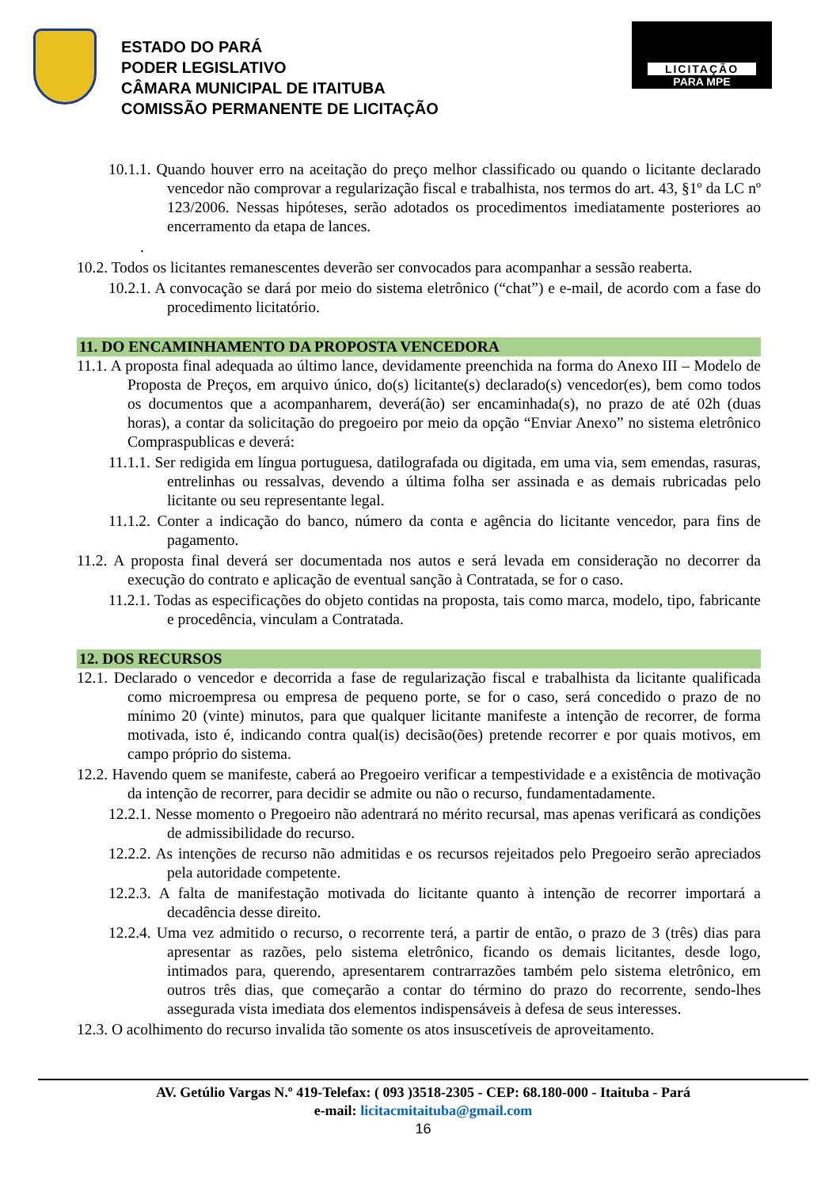ESTADO DO PARÁ
PODER LEGISLATIVO
CÂMARA MUNICIPAL DE ITAITUBA
COMISSÃO PERMANENTE DE LICITAÇÃO
LICITAÇÃO
PARA MPE
10.1.1. Quando houver erro na aceitação do preço melhor classificado ou quando o licitante declarado vencedor não comprovar a regularização fiscal e trabalhista, nos termos do art. 43, §1º da LC nº 123/2006. Nessas hipóteses, serão adotados os procedimentos imediatamente posteriores ao encerramento da etapa de lances.
.
10.2. Todos os licitantes remanescentes deverão ser convocados para acompanhar a sessão reaberta.
10.2.1. A convocação se dará por meio do sistema eletrônico (“chat”) e e-mail, de acordo com a fase do procedimento licitatório.
11. DO ENCAMINHAMENTO DA PROPOSTA VENCEDORA
11.1. A proposta final adequada ao último lance, devidamente preenchida na forma do Anexo III – Modelo de Proposta de Preços, em arquivo único, do(s) licitante(s) declarado(s) vencedor(es), bem como todos os documentos que a acompanharem, deverá(ão) ser encaminhada(s), no prazo de até 02h (duas horas), a contar da solicitação do pregoeiro por meio da opção “Enviar Anexo” no sistema eletrônico Compraspublicas e deverá:
11.1.1. Ser redigida em língua portuguesa, datilografada ou digitada, em uma via, sem emendas, rasuras, entrelinhas ou ressalvas, devendo a última folha ser assinada e as demais rubricadas pelo licitante ou seu representante legal.
11.1.2. Conter a indicação do banco, número da conta e agência do licitante vencedor, para fins de pagamento.
11.2. A proposta final deverá ser documentada nos autos e será levada em consideração no decorrer da execução do contrato e aplicação de eventual sanção à Contratada, se for o caso.
11.2.1. Todas as especificações do objeto contidas na proposta, tais como marca, modelo, tipo, fabricante e procedência, vinculam a Contratada.
12. DOS RECURSOS
12.1. Declarado o vencedor e decorrida a fase de regularização fiscal e trabalhista da licitante qualificada como microempresa ou empresa de pequeno porte, se for o caso, será concedido o prazo de no mínimo 20 (vinte) minutos, para que qualquer licitante manifeste a intenção de recorrer, de forma motivada, isto é, indicando contra qual(is) decisão(ões) pretende recorrer e por quais motivos, em campo próprio do sistema.
12.2. Havendo quem se manifeste, caberá ao Pregoeiro verificar a tempestividade e a existência de motivação da intenção de recorrer, para decidir se admite ou não o recurso, fundamentadamente.
12.2.1. Nesse momento o Pregoeiro não adentrará no mérito recursal, mas apenas verificará as condições de admissibilidade do recurso.
12.2.2. As intenções de recurso não admitidas e os recursos rejeitados pelo Pregoeiro serão apreciados pela autoridade competente.
12.2.3. A falta de manifestação motivada do licitante quanto à intenção de recorrer importará a decadência desse direito.
12.2.4. Uma vez admitido o recurso, o recorrente terá, a partir de então, o prazo de 3 (três) dias para apresentar as razões, pelo sistema eletrônico, ficando os demais licitantes, desde logo, intimados para, querendo, apresentarem contrarrazões também pelo sistema eletrônico, em outros três dias, que começarão a contar do término do prazo do recorrente, sendo-lhes assegurada vista imediata dos elementos indispensáveis à defesa de seus interesses.
12.3. O acolhimento do recurso invalida tão somente os atos insuscetíveis de aproveitamento.
AV. Getúlio Vargas N.º 419-Telefax: ( 093 )3518-2305 - CEP: 68.180-000 - Itaituba - Pará
e-mail: licitacmitaituba@gmail.com
16